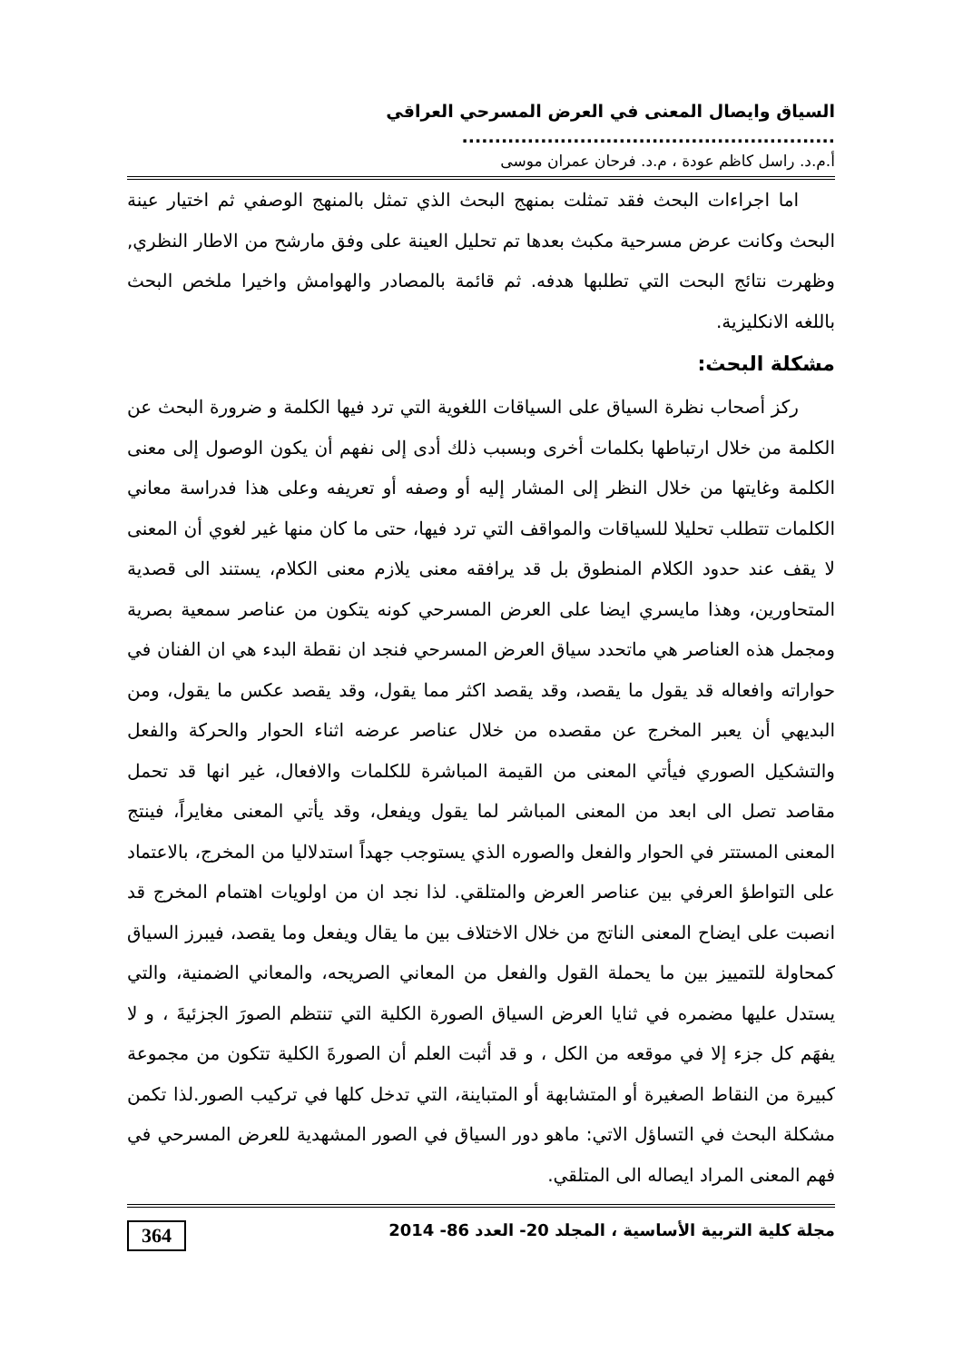السياق وايصال المعنى في العرض المسرحي العراقي .........................................................
أ.م.د. راسل كاظم عودة ، م.د. فرحان عمران موسى
اما اجراءات البحث فقد تمثلت بمنهج البحث الذي تمثل بالمنهج الوصفي ثم اختيار عينة البحث وكانت عرض مسرحية مكبث بعدها تم تحليل العينة على وفق مارشح من الاطار النظري, وظهرت نتائج البحت التي تطلبها هدفه. ثم قائمة بالمصادر والهوامش واخيرا ملخص البحث باللغه الانكليزية.
مشكلة البحث:
ركز أصحاب نظرة السياق على السياقات اللغوية التي ترد فيها الكلمة و ضرورة البحث عن الكلمة من خلال ارتباطها بكلمات أخرى وبسبب ذلك أدى إلى نفهم أن يكون الوصول إلى معنى الكلمة وغايتها من خلال النظر إلى المشار إليه أو وصفه أو تعريفه وعلى هذا فدراسة معاني الكلمات تتطلب تحليلا للسياقات والمواقف التي ترد فيها، حتى ما كان منها غير لغوي أن المعنى لا يقف عند حدود الكلام المنطوق بل قد يرافقه معنى يلازم معنى الكلام، يستند الى قصدية المتحاورين، وهذا مايسري ايضا على العرض المسرحي كونه يتكون من عناصر سمعية بصرية ومجمل هذه العناصر هي ماتحدد سياق العرض المسرحي فنجد ان نقطة البدء هي ان الفنان في حواراته وافعاله قد يقول ما يقصد، وقد يقصد اكثر مما يقول، وقد يقصد عكس ما يقول، ومن البديهي أن يعبر المخرج عن مقصده من خلال عناصر عرضه اثناء الحوار والحركة والفعل والتشكيل الصوري فيأتي المعنى من القيمة المباشرة للكلمات والافعال، غير انها قد تحمل مقاصد تصل الى ابعد من المعنى المباشر لما يقول ويفعل، وقد يأتي المعنى مغايراً، فينتج المعنى المستتر في الحوار والفعل والصوره الذي يستوجب جهداً استدلاليا من المخرج، بالاعتماد على التواطؤ العرفي بين عناصر العرض والمتلقي. لذا نجد ان من اولويات اهتمام المخرج قد انصبت على ايضاح المعنى الناتج من خلال الاختلاف بين ما يقال ويفعل وما يقصد، فيبرز السياق كمحاولة للتمييز بين ما يحملة القول والفعل من المعاني الصريحه، والمعاني الضمنية، والتي يستدل عليها مضمره في ثنايا العرض السياق الصورة الكلية التي تنتظم الصورَ الجزئيةَ ، و لا يفهَم كل جزء إلا في موقعه من الكل ، و قد أثبت العلم أن الصورةَ الكلية تتكون من مجموعة كبيرة من النقاط الصغيرة أو المتشابهة أو المتباينة، التي تدخل كلها في تركيب الصور.لذا تكمن مشكلة البحث في التساؤل الاتي: ماهو دور السياق في الصور المشهدية للعرض المسرحي في فهم المعنى المراد ايصاله الى المتلقي.
مجلة كلية التربية الأساسية ، المجلد 20- العدد 86- 2014 364